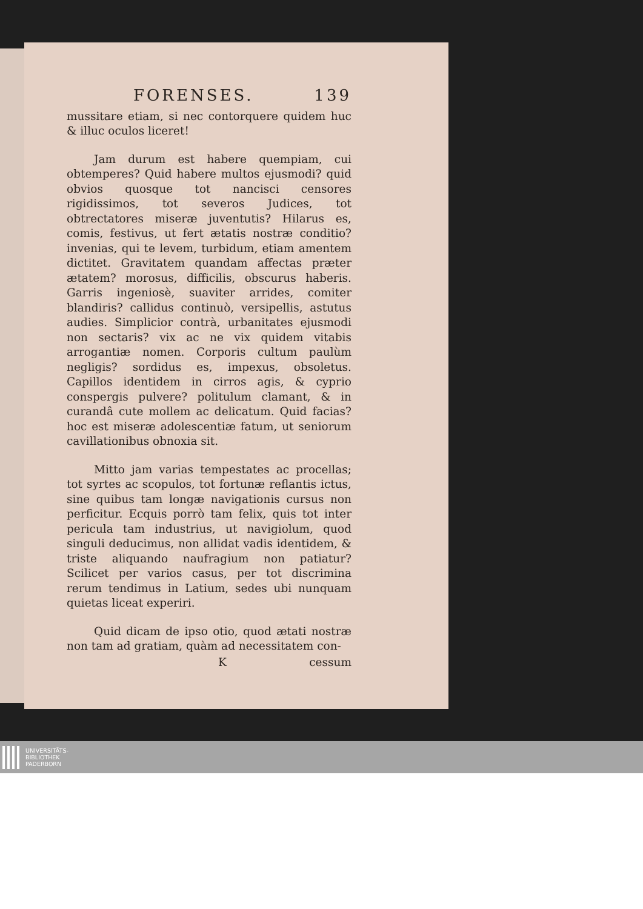FORENSES. 139
mussitare etiam, si nec contorquere quidem huc & illuc oculos liceret!
Jam durum est habere quempiam, cui obtemperes? Quid habere multos ejusmodi? quid obvios quosque tot nancisci censores rigidissimos, tot severos Judices, tot obtrectatores miseræ juventutis? Hilarus es, comis, festivus, ut fert ætatis nostræ conditio? invenias, qui te levem, turbidum, etiam amentem dictitet. Gravitatem quandam affectas præter ætatem? morosus, difficilis, obscurus haberis. Garris ingeniosè, suaviter arrides, comiter blandiris? callidus continuò, versipellis, astutus audies. Simplicior contrà, urbanitates ejusmodi non sectaris? vix ac ne vix quidem vitabis arrogantiæ nomen. Corporis cultum paulùm negligis? sordidus es, impexus, obsoletus. Capillos identidem in cirros agis, & cyprio conspergis pulvere? politulum clamant, & in curandâ cute mollem ac delicatum. Quid facias? hoc est miseræ adolescentiæ fatum, ut seniorum cavillationibus obnoxia sit.
Mitto jam varias tempestates ac procellas; tot syrtes ac scopulos, tot fortunæ reflantis ictus, sine quibus tam longæ navigationis cursus non perficitur. Ecquis porrò tam felix, quis tot inter pericula tam industrius, ut navigiolum, quod singuli deducimus, non allidat vadis identidem, & triste aliquando naufragium non patiatur? Scilicet per varios casus, per tot discrimina rerum tendimus in Latium, sedes ubi nunquam quietas liceat experiri.
Quid dicam de ipso otio, quod ætati nostræ non tam ad gratiam, quàm ad necessitatem con-
Kcessum
UNIVERSITÄTS-
BIBLIOTHEK
PADERBORN